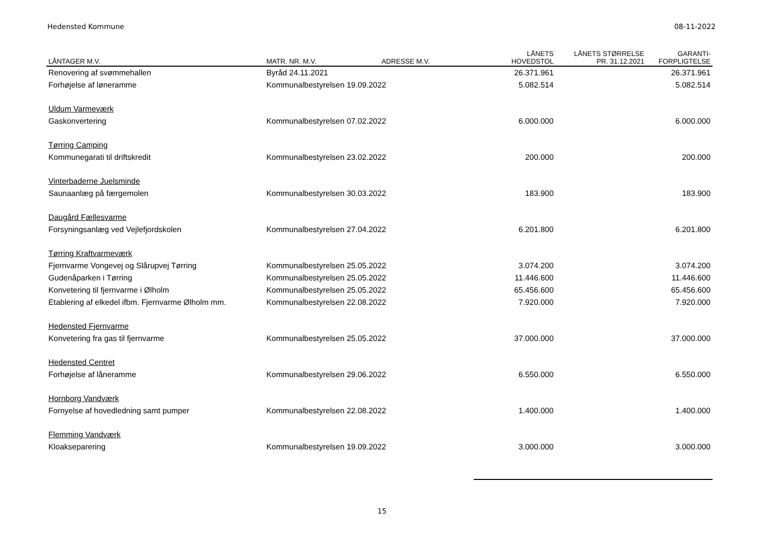Hedensted Kommune 08-11-2022
| LÅNTAGER M.V. | MATR. NR. M.V. | ADRESSE M.V. | LÅNETS HOVEDSTOL | LÅNETS STØRRELSE PR. 31.12.2021 | GARANTI- FORPLIGTELSE |
| --- | --- | --- | --- | --- | --- |
| Renovering af svømmehallen | Byråd 24.11.2021 | | 26.371.961 | | 26.371.961 |
| Forhøjelse af løneramme | Kommunalbestyrelsen 19.09.2022 | | 5.082.514 | | 5.082.514 |
| Uldum Varmeværk | | | | | |
| Gaskonvertering | Kommunalbestyrelsen 07.02.2022 | | 6.000.000 | | 6.000.000 |
| Tørring Camping | | | | | |
| Kommunegarati til driftskredit | Kommunalbestyrelsen 23.02.2022 | | 200.000 | | 200.000 |
| Vinterbaderne Juelsminde | | | | | |
| Saunaanlæg på færgemolen | Kommunalbestyrelsen 30.03.2022 | | 183.900 | | 183.900 |
| Daugård Fællesvarme | | | | | |
| Forsyningsanlæg ved Vejlefjordskolen | Kommunalbestyrelsen 27.04.2022 | | 6.201.800 | | 6.201.800 |
| Tørring Kraftvarmeværk | | | | | |
| Fjernvarme Vongevej og Slårupvej Tørring | Kommunalbestyrelsen 25.05.2022 | | 3.074.200 | | 3.074.200 |
| Gudenåparken i Tørring | Kommunalbestyrelsen 25.05.2022 | | 11.446.600 | | 11.446.600 |
| Konvetering til fjernvarme i Ølholm | Kommunalbestyrelsen 25.05.2022 | | 65.456.600 | | 65.456.600 |
| Etablering af elkedel ifbm. Fjernvarme Ølholm mm. | Kommunalbestyrelsen 22.08.2022 | | 7.920.000 | | 7.920.000 |
| Hedensted Fjernvarme | | | | | |
| Konvetering fra gas til fjernvarme | Kommunalbestyrelsen 25.05.2022 | | 37.000.000 | | 37.000.000 |
| Hedensted Centret | | | | | |
| Forhøjelse af låneramme | Kommunalbestyrelsen 29.06.2022 | | 6.550.000 | | 6.550.000 |
| Hornborg Vandværk | | | | | |
| Fornyelse af hovedledning samt pumper | Kommunalbestyrelsen 22.08.2022 | | 1.400.000 | | 1.400.000 |
| Flemming Vandværk | | | | | |
| Kloakseparering | Kommunalbestyrelsen 19.09.2022 | | 3.000.000 | | 3.000.000 |
15